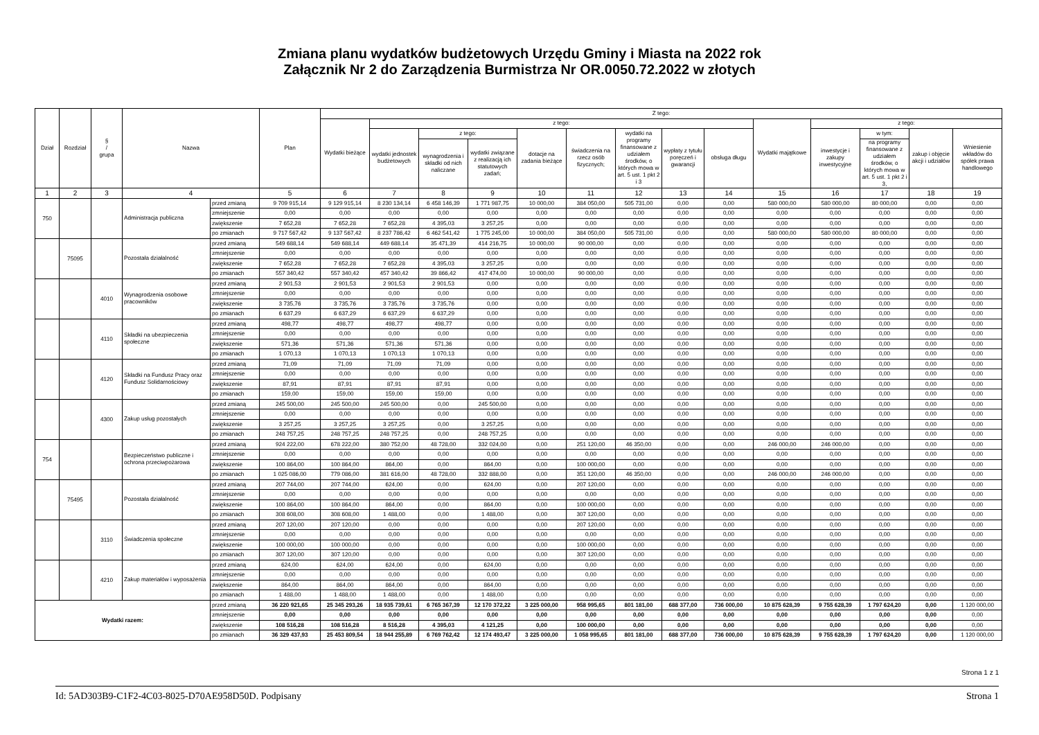Zmiana planu wydatków budżetowych Urzędu Gminy i Miasta na 2022 rok
Załącznik Nr 2 do Zarządzenia Burmistrza Nr OR.0050.72.2022 w złotych
| Dział | Rozdział | § / grupa | Nazwa | | Plan | Z tego: | | | | | | | | | | | | | |
| --- | --- | --- | --- | --- | --- | --- | --- | --- | --- | --- | --- | --- | --- | --- | --- | --- | --- | --- | --- |
| | | | | | | Wydatki bieżące | z tego: | | | | | | | | Wydatki majątkowe | z tego: | | | |
| | | | | | | | wydatki jednostek budżetowych | z tego: | | dotacje na zadania bieżące | świadczenia na rzecz osób fizycznych; | wydatki na programy finansowane z udziałem środków, o których mowa w art. 5 ust. 1 pkt 2 i 3 | wypłaty z tytułu poręczeń i gwarancji | obsługa długu | | inwestycje i zakupy inwestycyjne | w tym: | zakup i objęcie akcji i udziałów | Wniesienie wkładów do spółek prawa handlowego |
| | | | | | | | | wynagrodzenia i składki od nich naliczane | wydatki związane z realizacją ich statutowych zadań; | | | | | | | | na programy finansowane z udziałem środków, o których mowa w art. 5 ust. 1 pkt 2 i 3, | | |
| 1 | 2 | 3 | 4 | | 5 | 6 | 7 | 8 | 9 | 10 | 11 | 12 | 13 | 14 | 15 | 16 | 17 | 18 | 19 |
| 750 | | | Administracja publiczna | przed zmianą | 9 709 915,14 | 9 129 915,14 | 8 230 134,14 | 6 458 146,39 | 1 771 987,75 | 10 000,00 | 384 050,00 | 505 731,00 | 0,00 | 0,00 | 580 000,00 | 580 000,00 | 80 000,00 | 0,00 | 0,00 |
| | | | | zmniejszenie | 0,00 | 0,00 | 0,00 | 0,00 | 0,00 | 0,00 | 0,00 | 0,00 | 0,00 | 0,00 | 0,00 | 0,00 | 0,00 | 0,00 | 0,00 |
| | | | | zwiększenie | 7 652,28 | 7 652,28 | 7 652,28 | 4 395,03 | 3 257,25 | 0,00 | 0,00 | 0,00 | 0,00 | 0,00 | 0,00 | 0,00 | 0,00 | 0,00 | 0,00 |
| | | | | po zmianach | 9 717 567,42 | 9 137 567,42 | 8 237 786,42 | 6 462 541,42 | 1 775 245,00 | 10 000,00 | 384 050,00 | 505 731,00 | 0,00 | 0,00 | 580 000,00 | 580 000,00 | 80 000,00 | 0,00 | 0,00 |
| | 75095 | | Pozostała działalność | przed zmianą | 549 688,14 | 549 688,14 | 449 688,14 | 35 471,39 | 414 216,75 | 10 000,00 | 90 000,00 | 0,00 | 0,00 | 0,00 | 0,00 | 0,00 | 0,00 | 0,00 | 0,00 |
| | | | | zmniejszenie | 0,00 | 0,00 | 0,00 | 0,00 | 0,00 | 0,00 | 0,00 | 0,00 | 0,00 | 0,00 | 0,00 | 0,00 | 0,00 | 0,00 | 0,00 |
| | | | | zwiększenie | 7 652,28 | 7 652,28 | 7 652,28 | 4 395,03 | 3 257,25 | 0,00 | 0,00 | 0,00 | 0,00 | 0,00 | 0,00 | 0,00 | 0,00 | 0,00 | 0,00 |
| | | | | po zmianach | 557 340,42 | 557 340,42 | 457 340,42 | 39 866,42 | 417 474,00 | 10 000,00 | 90 000,00 | 0,00 | 0,00 | 0,00 | 0,00 | 0,00 | 0,00 | 0,00 | 0,00 |
| | | 4010 | Wynagrodzenia osobowe pracowników | przed zmianą | 2 901,53 | 2 901,53 | 2 901,53 | 2 901,53 | 0,00 | 0,00 | 0,00 | 0,00 | 0,00 | 0,00 | 0,00 | 0,00 | 0,00 | 0,00 | 0,00 |
| | | | | zmniejszenie | 0,00 | 0,00 | 0,00 | 0,00 | 0,00 | 0,00 | 0,00 | 0,00 | 0,00 | 0,00 | 0,00 | 0,00 | 0,00 | 0,00 | 0,00 |
| | | | | zwiększenie | 3 735,76 | 3 735,76 | 3 735,76 | 3 735,76 | 0,00 | 0,00 | 0,00 | 0,00 | 0,00 | 0,00 | 0,00 | 0,00 | 0,00 | 0,00 | 0,00 |
| | | | | po zmianach | 6 637,29 | 6 637,29 | 6 637,29 | 6 637,29 | 0,00 | 0,00 | 0,00 | 0,00 | 0,00 | 0,00 | 0,00 | 0,00 | 0,00 | 0,00 | 0,00 |
| | | 4110 | Składki na ubezpieczenia społeczne | przed zmianą | 498,77 | 498,77 | 498,77 | 498,77 | 0,00 | 0,00 | 0,00 | 0,00 | 0,00 | 0,00 | 0,00 | 0,00 | 0,00 | 0,00 | 0,00 |
| | | | | zmniejszenie | 0,00 | 0,00 | 0,00 | 0,00 | 0,00 | 0,00 | 0,00 | 0,00 | 0,00 | 0,00 | 0,00 | 0,00 | 0,00 | 0,00 | 0,00 |
| | | | | zwiększenie | 571,36 | 571,36 | 571,36 | 571,36 | 0,00 | 0,00 | 0,00 | 0,00 | 0,00 | 0,00 | 0,00 | 0,00 | 0,00 | 0,00 | 0,00 |
| | | | | po zmianach | 1 070,13 | 1 070,13 | 1 070,13 | 1 070,13 | 0,00 | 0,00 | 0,00 | 0,00 | 0,00 | 0,00 | 0,00 | 0,00 | 0,00 | 0,00 | 0,00 |
| | | 4120 | Składki na Fundusz Pracy oraz Fundusz Solidarnościowy | przed zmianą | 71,09 | 71,09 | 71,09 | 71,09 | 0,00 | 0,00 | 0,00 | 0,00 | 0,00 | 0,00 | 0,00 | 0,00 | 0,00 | 0,00 | 0,00 |
| | | | | zmniejszenie | 0,00 | 0,00 | 0,00 | 0,00 | 0,00 | 0,00 | 0,00 | 0,00 | 0,00 | 0,00 | 0,00 | 0,00 | 0,00 | 0,00 | 0,00 |
| | | | | zwiększenie | 87,91 | 87,91 | 87,91 | 87,91 | 0,00 | 0,00 | 0,00 | 0,00 | 0,00 | 0,00 | 0,00 | 0,00 | 0,00 | 0,00 | 0,00 |
| | | | | po zmianach | 159,00 | 159,00 | 159,00 | 159,00 | 0,00 | 0,00 | 0,00 | 0,00 | 0,00 | 0,00 | 0,00 | 0,00 | 0,00 | 0,00 | 0,00 |
| | | 4300 | Zakup usług pozostałych | przed zmianą | 245 500,00 | 245 500,00 | 245 500,00 | 0,00 | 245 500,00 | 0,00 | 0,00 | 0,00 | 0,00 | 0,00 | 0,00 | 0,00 | 0,00 | 0,00 | 0,00 |
| | | | | zmniejszenie | 0,00 | 0,00 | 0,00 | 0,00 | 0,00 | 0,00 | 0,00 | 0,00 | 0,00 | 0,00 | 0,00 | 0,00 | 0,00 | 0,00 | 0,00 |
| | | | | zwiększenie | 3 257,25 | 3 257,25 | 3 257,25 | 0,00 | 3 257,25 | 0,00 | 0,00 | 0,00 | 0,00 | 0,00 | 0,00 | 0,00 | 0,00 | 0,00 | 0,00 |
| | | | | po zmianach | 248 757,25 | 248 757,25 | 248 757,25 | 0,00 | 248 757,25 | 0,00 | 0,00 | 0,00 | 0,00 | 0,00 | 0,00 | 0,00 | 0,00 | 0,00 | 0,00 |
| 754 | | | Bezpieczeństwo publiczne i ochrona przeciwpożarowa | przed zmianą | 924 222,00 | 678 222,00 | 380 752,00 | 48 728,00 | 332 024,00 | 0,00 | 251 120,00 | 46 350,00 | 0,00 | 0,00 | 246 000,00 | 246 000,00 | 0,00 | 0,00 | 0,00 |
| | | | | zmniejszenie | 0,00 | 0,00 | 0,00 | 0,00 | 0,00 | 0,00 | 0,00 | 0,00 | 0,00 | 0,00 | 0,00 | 0,00 | 0,00 | 0,00 | 0,00 |
| | | | | zwiększenie | 100 864,00 | 100 864,00 | 864,00 | 0,00 | 864,00 | 0,00 | 100 000,00 | 0,00 | 0,00 | 0,00 | 0,00 | 0,00 | 0,00 | 0,00 | 0,00 |
| | | | | po zmianach | 1 025 086,00 | 779 086,00 | 381 616,00 | 48 728,00 | 332 888,00 | 0,00 | 351 120,00 | 46 350,00 | 0,00 | 0,00 | 246 000,00 | 246 000,00 | 0,00 | 0,00 | 0,00 |
| | 75495 | | Pozostała działalność | przed zmianą | 207 744,00 | 207 744,00 | 624,00 | 0,00 | 624,00 | 0,00 | 207 120,00 | 0,00 | 0,00 | 0,00 | 0,00 | 0,00 | 0,00 | 0,00 | 0,00 |
| | | | | zmniejszenie | 0,00 | 0,00 | 0,00 | 0,00 | 0,00 | 0,00 | 0,00 | 0,00 | 0,00 | 0,00 | 0,00 | 0,00 | 0,00 | 0,00 | 0,00 |
| | | | | zwiększenie | 100 864,00 | 100 864,00 | 864,00 | 0,00 | 864,00 | 0,00 | 100 000,00 | 0,00 | 0,00 | 0,00 | 0,00 | 0,00 | 0,00 | 0,00 | 0,00 |
| | | | | po zmianach | 308 608,00 | 308 608,00 | 1 488,00 | 0,00 | 1 488,00 | 0,00 | 307 120,00 | 0,00 | 0,00 | 0,00 | 0,00 | 0,00 | 0,00 | 0,00 | 0,00 |
| | | 3110 | Świadczenia społeczne | przed zmianą | 207 120,00 | 207 120,00 | 0,00 | 0,00 | 0,00 | 0,00 | 207 120,00 | 0,00 | 0,00 | 0,00 | 0,00 | 0,00 | 0,00 | 0,00 | 0,00 |
| | | | | zmniejszenie | 0,00 | 0,00 | 0,00 | 0,00 | 0,00 | 0,00 | 0,00 | 0,00 | 0,00 | 0,00 | 0,00 | 0,00 | 0,00 | 0,00 | 0,00 |
| | | | | zwiększenie | 100 000,00 | 100 000,00 | 0,00 | 0,00 | 0,00 | 0,00 | 100 000,00 | 0,00 | 0,00 | 0,00 | 0,00 | 0,00 | 0,00 | 0,00 | 0,00 |
| | | | | po zmianach | 307 120,00 | 307 120,00 | 0,00 | 0,00 | 0,00 | 0,00 | 307 120,00 | 0,00 | 0,00 | 0,00 | 0,00 | 0,00 | 0,00 | 0,00 | 0,00 |
| | | 4210 | Zakup materiałów i wyposażenia | przed zmianą | 624,00 | 624,00 | 624,00 | 0,00 | 624,00 | 0,00 | 0,00 | 0,00 | 0,00 | 0,00 | 0,00 | 0,00 | 0,00 | 0,00 | 0,00 |
| | | | | zmniejszenie | 0,00 | 0,00 | 0,00 | 0,00 | 0,00 | 0,00 | 0,00 | 0,00 | 0,00 | 0,00 | 0,00 | 0,00 | 0,00 | 0,00 | 0,00 |
| | | | | zwiększenie | 864,00 | 864,00 | 864,00 | 0,00 | 864,00 | 0,00 | 0,00 | 0,00 | 0,00 | 0,00 | 0,00 | 0,00 | 0,00 | 0,00 | 0,00 |
| | | | | po zmianach | 1 488,00 | 1 488,00 | 1 488,00 | 0,00 | 1 488,00 | 0,00 | 0,00 | 0,00 | 0,00 | 0,00 | 0,00 | 0,00 | 0,00 | 0,00 | 0,00 |
| Wydatki razem: | | | | przed zmianą | 36 220 921,65 | 25 345 293,26 | 18 935 739,61 | 6 765 367,39 | 12 170 372,22 | 3 225 000,00 | 958 995,65 | 801 181,00 | 688 377,00 | 736 000,00 | 10 875 628,39 | 9 755 628,39 | 1 797 624,20 | 0,00 | 1 120 000,00 |
| | | | | zmniejszenie | 0,00 | 0,00 | 0,00 | 0,00 | 0,00 | 0,00 | 0,00 | 0,00 | 0,00 | 0,00 | 0,00 | 0,00 | 0,00 | 0,00 | 0,00 |
| | | | | zwiększenie | 108 516,28 | 108 516,28 | 8 516,28 | 4 395,03 | 4 121,25 | 0,00 | 100 000,00 | 0,00 | 0,00 | 0,00 | 0,00 | 0,00 | 0,00 | 0,00 | 0,00 |
| | | | | po zmianach | 36 329 437,93 | 25 453 809,54 | 18 944 255,89 | 6 769 762,42 | 12 174 493,47 | 3 225 000,00 | 1 058 995,65 | 801 181,00 | 688 377,00 | 736 000,00 | 10 875 628,39 | 9 755 628,39 | 1 797 624,20 | 0,00 | 1 120 000,00 |
Strona 1 z 1
Id: 5AD303B9-C1F2-4C03-8025-D70AE958D50D. Podpisany Strona 1